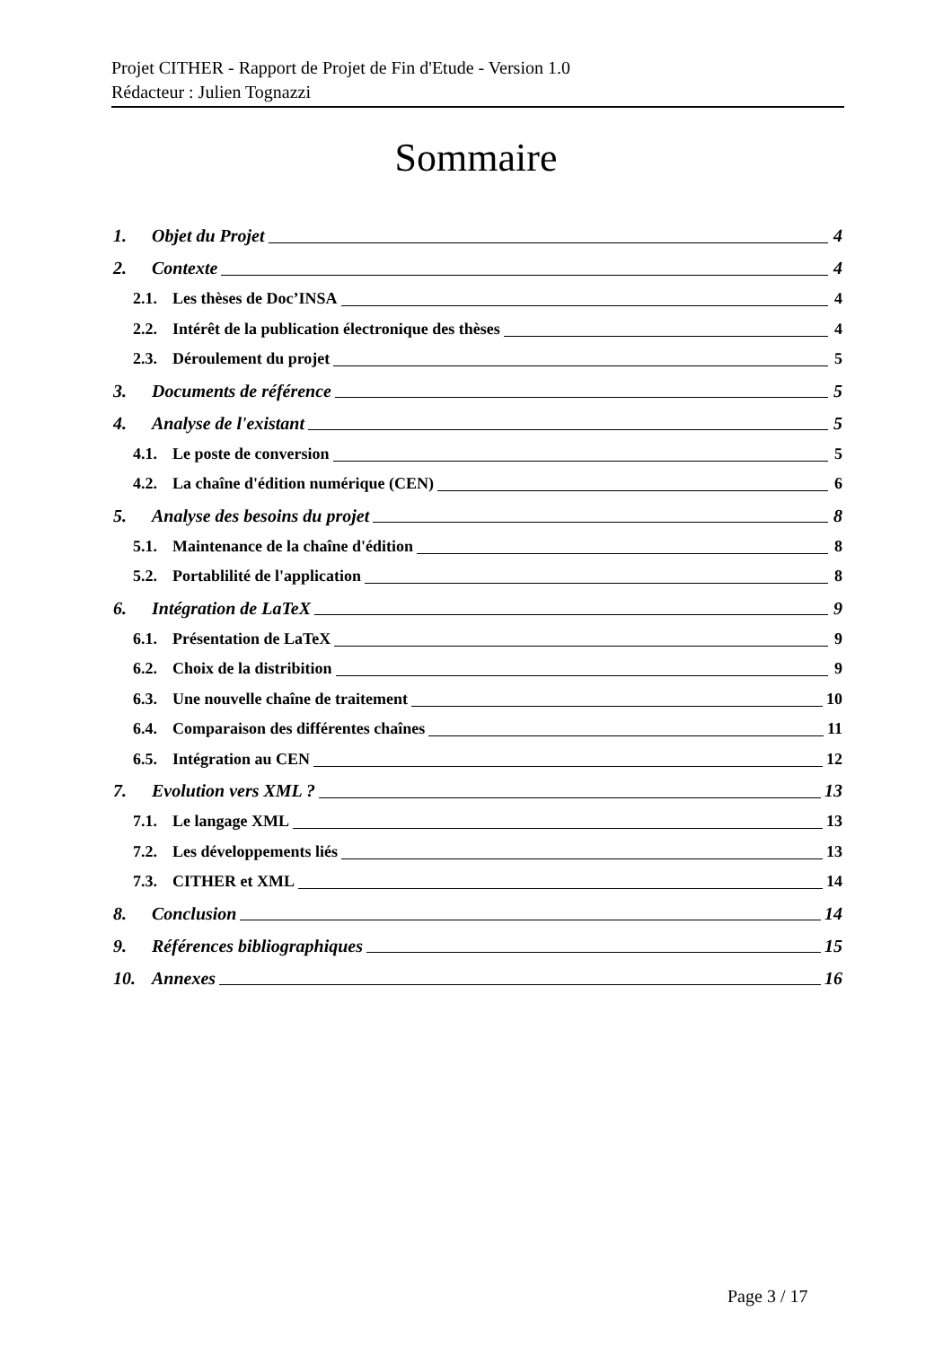Projet CITHER - Rapport de Projet de Fin d'Etude - Version 1.0
Rédacteur : Julien Tognazzi
Sommaire
1. Objet du Projet 4
2. Contexte 4
2.1. Les thèses de Doc’INSA 4
2.2. Intérêt de la publication électronique des thèses 4
2.3. Déroulement du projet 5
3. Documents de référence 5
4. Analyse de l'existant 5
4.1. Le poste de conversion 5
4.2. La chaîne d'édition numérique (CEN) 6
5. Analyse des besoins du projet 8
5.1. Maintenance de la chaîne d'édition 8
5.2. Portablilité de l'application 8
6. Intégration de LaTeX 9
6.1. Présentation de LaTeX 9
6.2. Choix de la distribition 9
6.3. Une nouvelle chaîne de traitement 10
6.4. Comparaison des différentes chaînes 11
6.5. Intégration au CEN 12
7. Evolution vers XML ? 13
7.1. Le langage XML 13
7.2. Les développements liés 13
7.3. CITHER et XML 14
8. Conclusion 14
9. Références bibliographiques 15
10. Annexes 16
Page 3 / 17